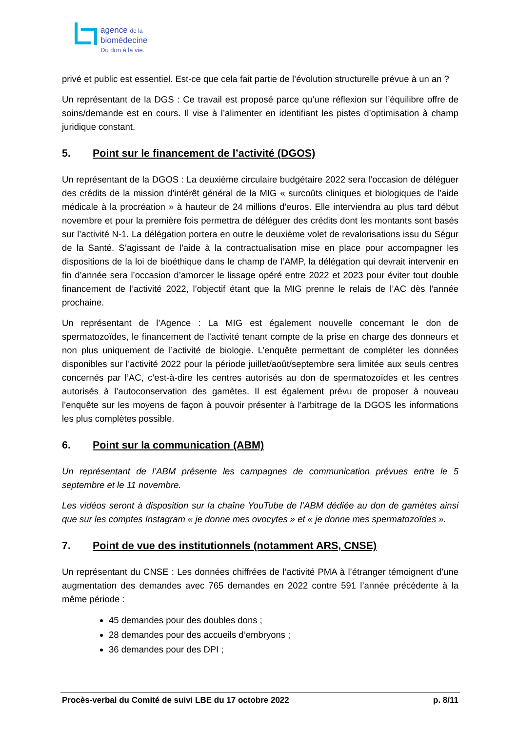agence de la
biomédecine
Du don à la vie.
privé et public est essentiel. Est-ce que cela fait partie de l’évolution structurelle prévue à un an ?
Un représentant de la DGS : Ce travail est proposé parce qu’une réflexion sur l’équilibre offre de soins/demande est en cours. Il vise à l’alimenter en identifiant les pistes d’optimisation à champ juridique constant.
5. Point sur le financement de l’activité (DGOS)
Un représentant de la DGOS : La deuxième circulaire budgétaire 2022 sera l’occasion de déléguer des crédits de la mission d’intérêt général de la MIG « surcoûts cliniques et biologiques de l’aide médicale à la procréation » à hauteur de 24 millions d’euros. Elle interviendra au plus tard début novembre et pour la première fois permettra de déléguer des crédits dont les montants sont basés sur l’activité N-1. La délégation portera en outre le deuxième volet de revalorisations issu du Ségur de la Santé. S’agissant de l’aide à la contractualisation mise en place pour accompagner les dispositions de la loi de bioéthique dans le champ de l’AMP, la délégation qui devrait intervenir en fin d’année sera l’occasion d’amorcer le lissage opéré entre 2022 et 2023 pour éviter tout double financement de l’activité 2022, l’objectif étant que la MIG prenne le relais de l’AC dès l’année prochaine.
Un représentant de l’Agence : La MIG est également nouvelle concernant le don de spermatozoïdes, le financement de l’activité tenant compte de la prise en charge des donneurs et non plus uniquement de l’activité de biologie. L’enquête permettant de compléter les données disponibles sur l’activité 2022 pour la période juillet/août/septembre sera limitée aux seuls centres concernés par l’AC, c’est-à-dire les centres autorisés au don de spermatozoïdes et les centres autorisés à l’autoconservation des gamètes. Il est également prévu de proposer à nouveau l’enquête sur les moyens de façon à pouvoir présenter à l’arbitrage de la DGOS les informations les plus complètes possible.
6. Point sur la communication (ABM)
Un représentant de l’ABM présente les campagnes de communication prévues entre le 5 septembre et le 11 novembre.
Les vidéos seront à disposition sur la chaîne YouTube de l’ABM dédiée au don de gamètes ainsi que sur les comptes Instagram « je donne mes ovocytes » et « je donne mes spermatozoïdes ».
7. Point de vue des institutionnels (notamment ARS, CNSE)
Un représentant du CNSE : Les données chiffrées de l’activité PMA à l’étranger témoignent d’une augmentation des demandes avec 765 demandes en 2022 contre 591 l’année précédente à la même période :
45 demandes pour des doubles dons ;
28 demandes pour des accueils d’embryons ;
36 demandes pour des DPI ;
Procès-verbal du Comité de suivi LBE du 17 octobre 2022
p. 8/11